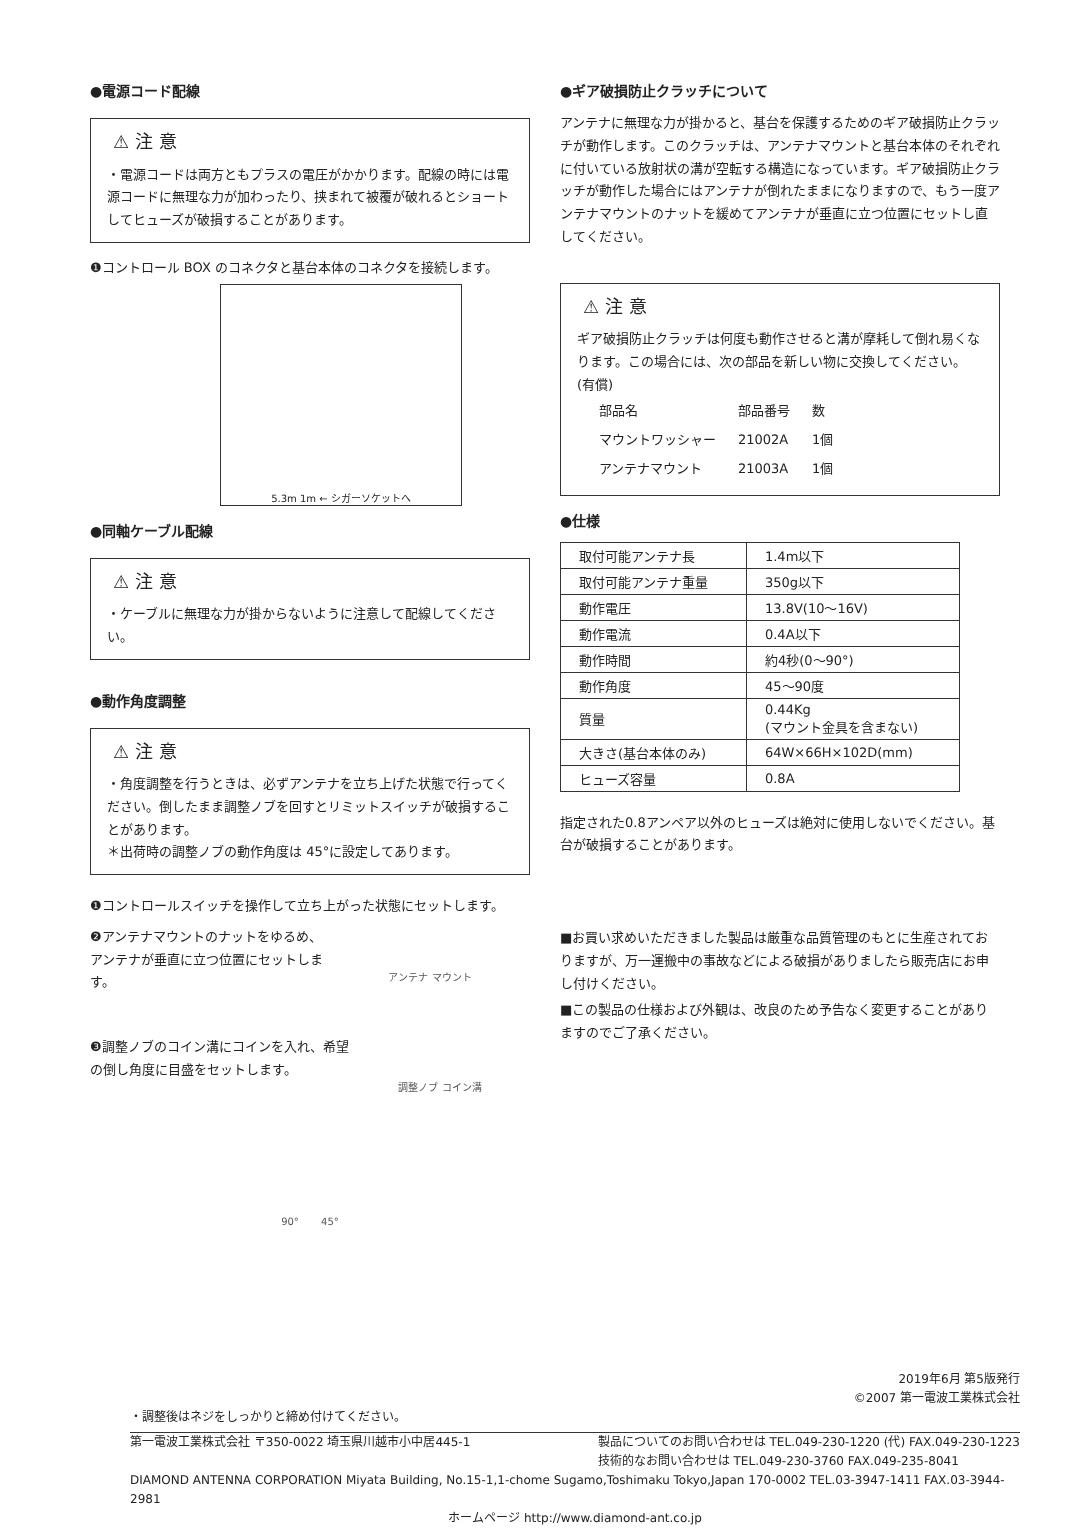●電源コード配線
⚠ 注 意
・電源コードは両方ともプラスの電圧がかかります。配線の時には電源コードに無理な力が加わったり、挟まれて被覆が破れるとショートしてヒューズが破損することがあります。
❶コントロール BOX のコネクタと基台本体のコネクタを接続します。
5.3m 1m ← シガーソケットへ
●同軸ケーブル配線
⚠ 注 意
・ケーブルに無理な力が掛からないように注意して配線してください。
●動作角度調整
⚠ 注 意
・角度調整を行うときは、必ずアンテナを立ち上げた状態で行ってください。倒したまま調整ノブを回すとリミットスイッチが破損することがあります。
＊出荷時の調整ノブの動作角度は 45°に設定してあります。
❶コントロールスイッチを操作して立ち上がった状態にセットします。
❷アンテナマウントのナットをゆるめ、アンテナが垂直に立つ位置にセットします。
アンテナ マウント
❸調整ノブのコイン溝にコインを入れ、希望の倒し角度に目盛をセットします。
調整ノブ コイン溝
90° 45°
●ギア破損防止クラッチについて
アンテナに無理な力が掛かると、基台を保護するためのギア破損防止クラッチが動作します。このクラッチは、アンテナマウントと基台本体のそれぞれに付いている放射状の溝が空転する構造になっています。ギア破損防止クラッチが動作した場合にはアンテナが倒れたままになりますので、もう一度アンテナマウントのナットを緩めてアンテナが垂直に立つ位置にセットし直してください。
⚠ 注 意
ギア破損防止クラッチは何度も動作させると溝が摩耗して倒れ易くなります。この場合には、次の部品を新しい物に交換してください。(有償)
| 部品名 | 部品番号 | 数 |
| マウントワッシャー | 21002A | 1個 |
| アンテナマウント | 21003A | 1個 |
●仕様
| 取付可能アンテナ長 | 1.4m以下 |
| 取付可能アンテナ重量 | 350g以下 |
| 動作電圧 | 13.8V(10〜16V) |
| 動作電流 | 0.4A以下 |
| 動作時間 | 約4秒(0〜90°) |
| 動作角度 | 45〜90度 |
| 質量 | 0.44Kg (マウント金具を含まない) |
| 大きさ(基台本体のみ) | 64W×66H×102D(mm) |
| ヒューズ容量 | 0.8A |
指定された0.8アンペア以外のヒューズは絶対に使用しないでください。基台が破損することがあります。
■お買い求めいただきました製品は厳重な品質管理のもとに生産されておりますが、万一運搬中の事故などによる破損がありましたら販売店にお申し付けください。
■この製品の仕様および外観は、改良のため予告なく変更することがありますのでご了承ください。
2019年6月 第5版発行
©2007 第一電波工業株式会社
・調整後はネジをしっかりと締め付けてください。
第一電波工業株式会社 〒350-0022 埼玉県川越市小中居445-1 製品についてのお問い合わせは TEL.049-230-1220 (代) FAX.049-230-1223
技術的なお問い合わせは TEL.049-230-3760 FAX.049-235-8041
DIAMOND ANTENNA CORPORATION Miyata Building, No.15-1,1-chome Sugamo,Toshimaku Tokyo,Japan 170-0002 TEL.03-3947-1411 FAX.03-3944-2981
ホームページ http://www.diamond-ant.co.jp